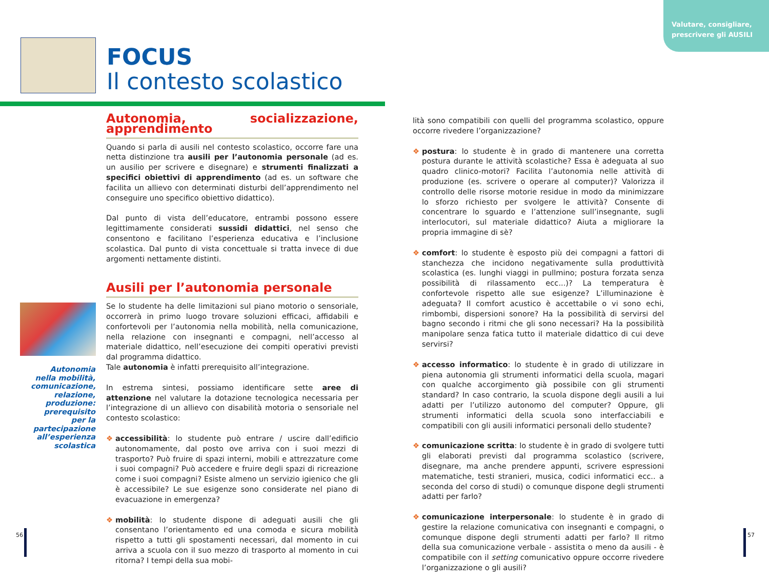Valutare, consigliare,
prescrivere gli AUSILI
FOCUS
Il contesto scolastico
Autonomia, socializzazione, apprendimento
Quando si parla di ausili nel contesto scolastico, occorre fare una netta distinzione tra ausili per l’autonomia personale (ad es. un ausilio per scrivere e disegnare) e strumenti finalizzati a specifici obiettivi di apprendimento (ad es. un software che facilita un allievo con determinati disturbi dell’apprendimento nel conseguire uno specifico obiettivo didattico).
Dal punto di vista dell’educatore, entrambi possono essere legittimamente considerati sussidi didattici, nel senso che consentono e facilitano l’esperienza educativa e l’inclusione scolastica. Dal punto di vista concettuale si tratta invece di due argomenti nettamente distinti.
Ausili per l’autonomia personale
Se lo studente ha delle limitazioni sul piano motorio o sensoriale, occorrerà in primo luogo trovare soluzioni efficaci, affidabili e confortevoli per l’autonomia nella mobilità, nella comunicazione, nella relazione con insegnanti e compagni, nell’accesso al materiale didattico, nell’esecuzione dei compiti operativi previsti dal programma didattico.
Tale autonomia è infatti prerequisito all’integrazione.
In estrema sintesi, possiamo identificare sette aree di attenzione nel valutare la dotazione tecnologica necessaria per l’integrazione di un allievo con disabilità motoria o sensoriale nel contesto scolastico:
❖ accessibilità: lo studente può entrare / uscire dall’edificio autonomamente, dal posto ove arriva con i suoi mezzi di trasporto? Può fruire di spazi interni, mobili e attrezzature come i suoi compagni? Può accedere e fruire degli spazi di ricreazione come i suoi compagni? Esiste almeno un servizio igienico che gli è accessibile? Le sue esigenze sono considerate nel piano di evacuazione in emergenza?
❖ mobilità: lo studente dispone di adeguati ausili che gli consentano l’orientamento ed una comoda e sicura mobilità rispetto a tutti gli spostamenti necessari, dal momento in cui arriva a scuola con il suo mezzo di trasporto al momento in cui ritorna? I tempi della sua mobi-
Autonomia nella mobilità, comunicazione, relazione, produzione: prerequisito per la partecipazione all’esperienza scolastica
lità sono compatibili con quelli del programma scolastico, oppure occorre rivedere l’organizzazione?
❖ postura: lo studente è in grado di mantenere una corretta postura durante le attività scolastiche? Essa è adeguata al suo quadro clinico-motori? Facilita l’autonomia nelle attività di produzione (es. scrivere o operare al computer)? Valorizza il controllo delle risorse motorie residue in modo da minimizzare lo sforzo richiesto per svolgere le attività? Consente di concentrare lo sguardo e l’attenzione sull’insegnante, sugli interlocutori, sul materiale didattico? Aiuta a migliorare la propria immagine di sè?
❖ comfort: lo studente è esposto più dei compagni a fattori di stanchezza che incidono negativamente sulla produttività scolastica (es. lunghi viaggi in pullmino; postura forzata senza possibilità di rilassamento ecc...)? La temperatura è confortevole rispetto alle sue esigenze? L’illuminazione è adeguata? Il comfort acustico è accettabile o vi sono echi, rimbombi, dispersioni sonore? Ha la possibilità di servirsi del bagno secondo i ritmi che gli sono necessari? Ha la possibilità manipolare senza fatica tutto il materiale didattico di cui deve servirsi?
❖ accesso informatico: lo studente è in grado di utilizzare in piena autonomia gli strumenti informatici della scuola, magari con qualche accorgimento già possibile con gli strumenti standard? In caso contrario, la scuola dispone degli ausili a lui adatti per l’utilizzo autonomo del computer? Oppure, gli strumenti informatici della scuola sono interfacciabili e compatibili con gli ausili informatici personali dello studente?
❖ comunicazione scritta: lo studente è in grado di svolgere tutti gli elaborati previsti dal programma scolastico (scrivere, disegnare, ma anche prendere appunti, scrivere espressioni matematiche, testi stranieri, musica, codici informatici ecc.. a seconda del corso di studi) o comunque dispone degli strumenti adatti per farlo?
❖ comunicazione interpersonale: lo studente è in grado di gestire la relazione comunicativa con insegnanti e compagni, o comunque dispone degli strumenti adatti per farlo? Il ritmo della sua comunicazione verbale - assistita o meno da ausili - è compatibile con il setting comunicativo oppure occorre rivedere l’organizzazione o gli ausili?
56 57